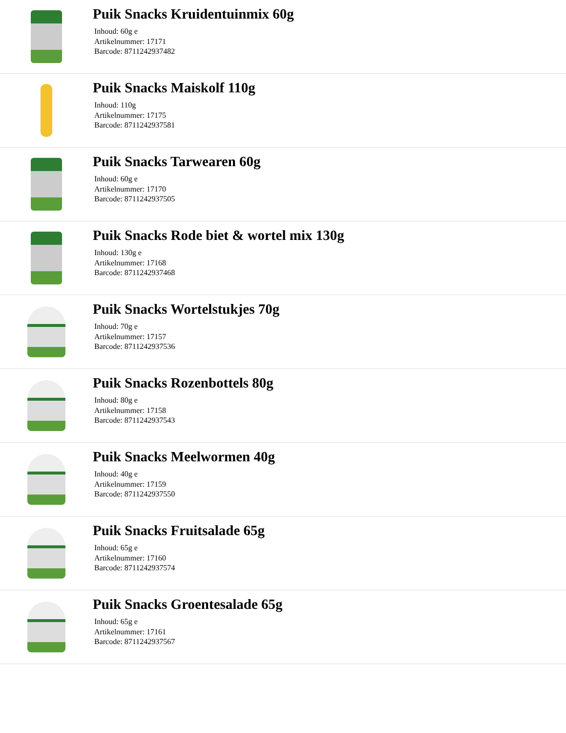Puik Snacks Kruidentuinmix 60g
Inhoud: 60g e
Artikelnummer: 17171
Barcode: 8711242937482
Puik Snacks Maiskolf 110g
Inhoud: 110g
Artikelnummer: 17175
Barcode: 8711242937581
Puik Snacks Tarwearen 60g
Inhoud: 60g e
Artikelnummer: 17170
Barcode: 8711242937505
Puik Snacks Rode biet & wortel mix 130g
Inhoud: 130g e
Artikelnummer: 17168
Barcode: 8711242937468
Puik Snacks Wortelstukjes 70g
Inhoud: 70g e
Artikelnummer: 17157
Barcode: 8711242937536
Puik Snacks Rozenbottels 80g
Inhoud: 80g e
Artikelnummer: 17158
Barcode: 8711242937543
Puik Snacks Meelwormen 40g
Inhoud: 40g e
Artikelnummer: 17159
Barcode: 8711242937550
Puik Snacks Fruitsalade 65g
Inhoud: 65g e
Artikelnummer: 17160
Barcode: 8711242937574
Puik Snacks Groentesalade 65g
Inhoud: 65g e
Artikelnummer: 17161
Barcode: 8711242937567